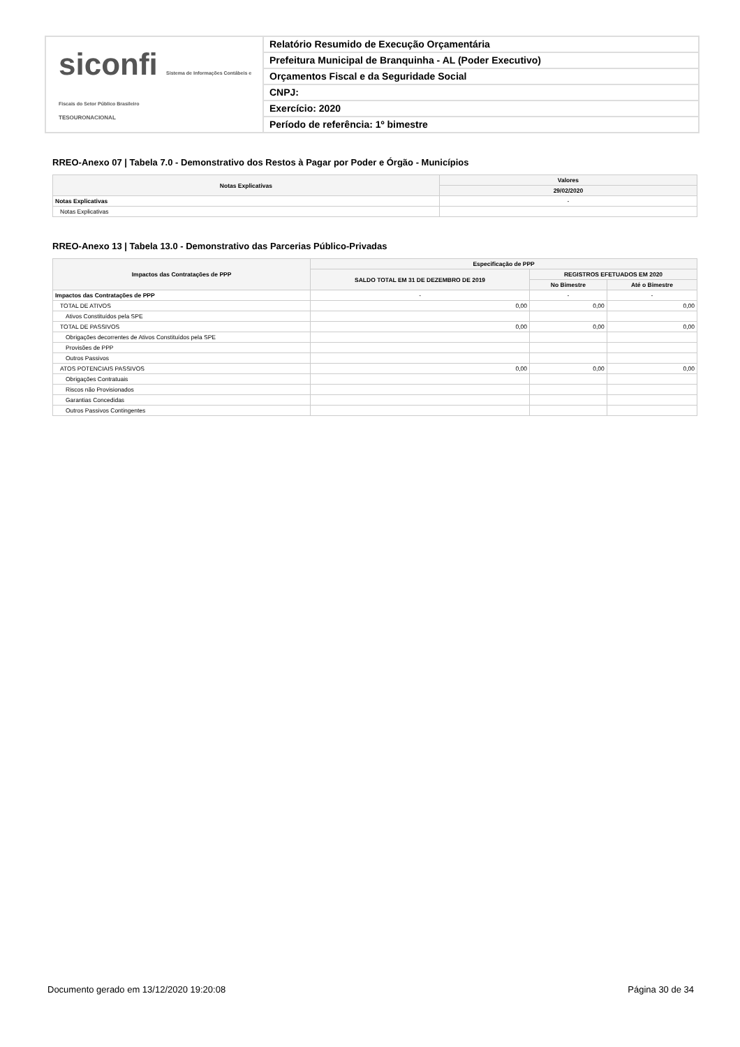siconfi Sistema de Informações Contábeis e Fiscais do Setor Público Brasileiro
TESOURONACIONAL
Relatório Resumido de Execução Orçamentária
Prefeitura Municipal de Branquinha - AL (Poder Executivo)
Orçamentos Fiscal e da Seguridade Social
CNPJ:
Exercício: 2020
Período de referência: 1º bimestre
RREO-Anexo 07 | Tabela 7.0 - Demonstrativo dos Restos à Pagar por Poder e Órgão - Municípios
| Notas Explicativas | Valores |
| --- | --- |
| | 29/02/2020 |
| Notas Explicativas | - |
| Notas Explicativas | |
RREO-Anexo 13 | Tabela 13.0 - Demonstrativo das Parcerias Público-Privadas
| Impactos das Contratações de PPP | Especificação de PPP | | |
| --- | --- | --- | --- |
| | SALDO TOTAL EM 31 DE DEZEMBRO DE 2019 | REGISTROS EFETUADOS EM 2020 | |
| | | No Bimestre | Até o Bimestre |
| Impactos das Contratações de PPP | - | - | - |
| TOTAL DE ATIVOS | 0,00 | 0,00 | 0,00 |
| Ativos Constituídos pela SPE | | | |
| TOTAL DE PASSIVOS | 0,00 | 0,00 | 0,00 |
| Obrigações decorrentes de Ativos Constituídos pela SPE | | | |
| Provisões de PPP | | | |
| Outros Passivos | | | |
| ATOS POTENCIAIS PASSIVOS | 0,00 | 0,00 | 0,00 |
| Obrigações Contratuais | | | |
| Riscos não Provisionados | | | |
| Garantias Concedidas | | | |
| Outros Passivos Contingentes | | | |
Documento gerado em 13/12/2020 19:20:08 Página 30 de 34